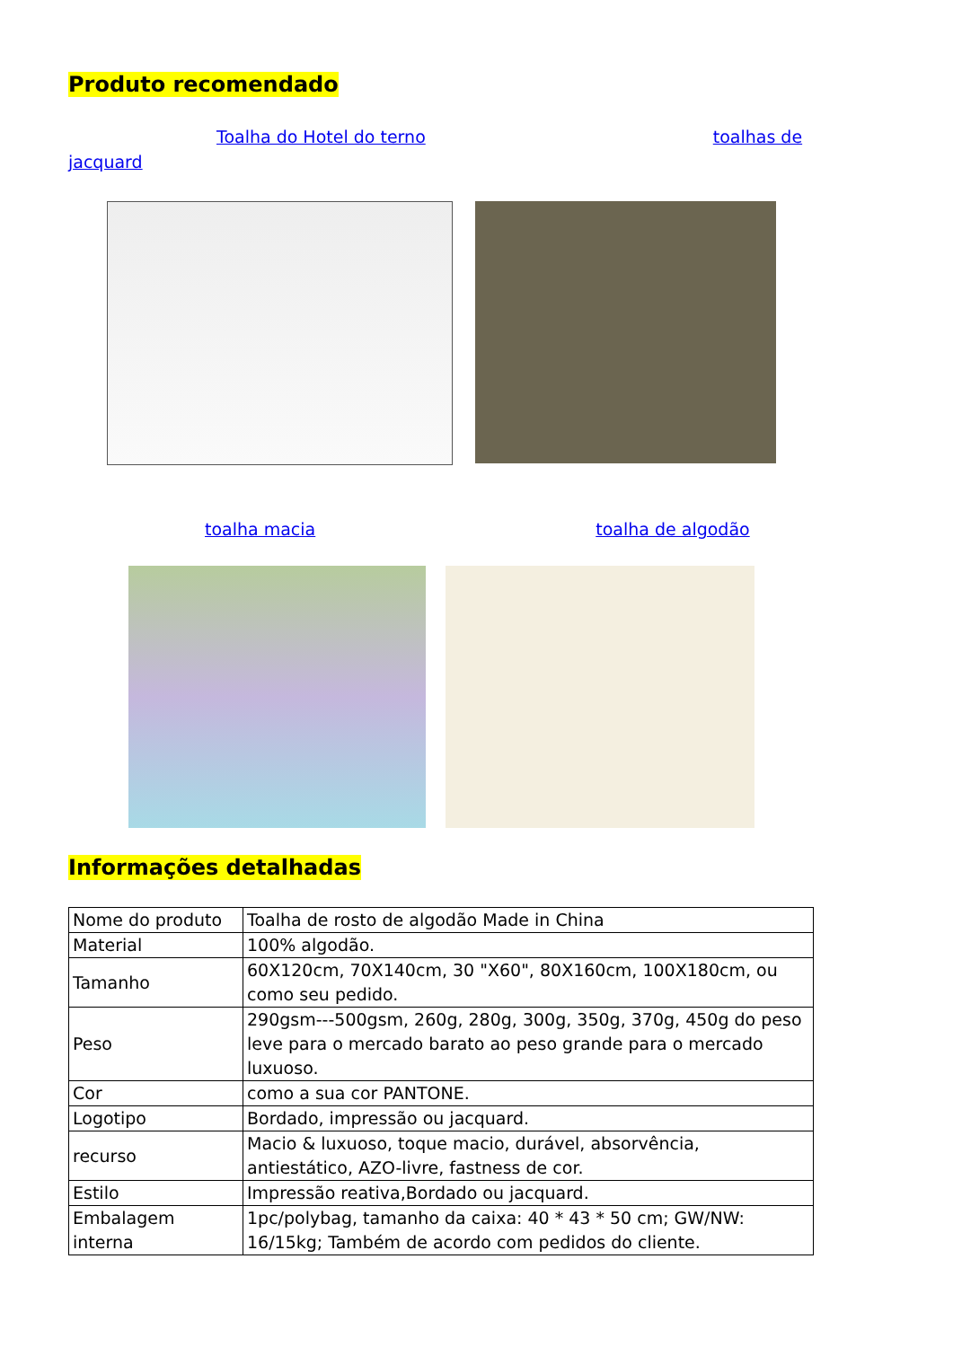Produto recomendado
Toalha do Hotel do terno toalhas de jacquard
toalha macia toalha de algodão
Informações detalhadas
| Nome do produto | Toalha de rosto de algodão Made in China |
| Material | 100% algodão. |
| Tamanho | 60X120cm, 70X140cm, 30 "X60", 80X160cm, 100X180cm, ou como seu pedido. |
| Peso | 290gsm---500gsm, 260g, 280g, 300g, 350g, 370g, 450g do peso leve para o mercado barato ao peso grande para o mercado luxuoso. |
| Cor | como a sua cor PANTONE. |
| Logotipo | Bordado, impressão ou jacquard. |
| recurso | Macio & luxuoso, toque macio, durável, absorvência, antiestático, AZO-livre, fastness de cor. |
| Estilo | Impressão reativa,Bordado ou jacquard. |
| Embalagem interna | 1pc/polybag, tamanho da caixa: 40 * 43 * 50 cm; GW/NW: 16/15kg; Também de acordo com pedidos do cliente. |